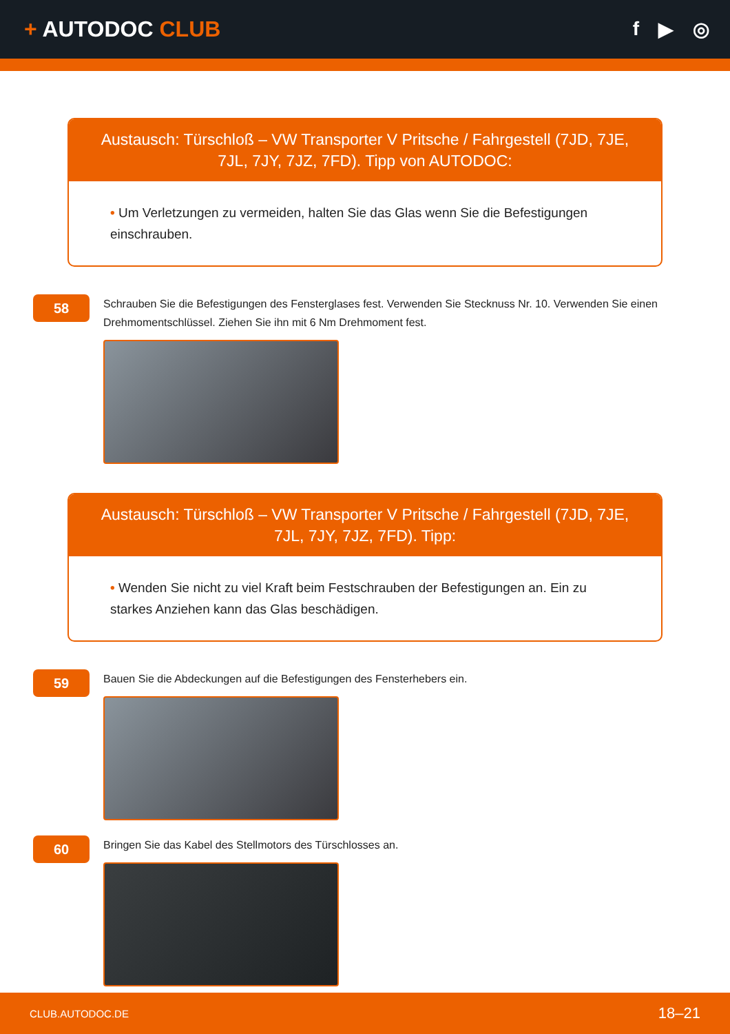+ AUTODOC CLUB f ▶ ◎
Austausch: Türschloß – VW Transporter V Pritsche / Fahrgestell (7JD, 7JE, 7JL, 7JY, 7JZ, 7FD). Tipp von AUTODOC:
• Um Verletzungen zu vermeiden, halten Sie das Glas wenn Sie die Befestigungen einschrauben.
58
Schrauben Sie die Befestigungen des Fensterglases fest. Verwenden Sie Stecknuss Nr. 10. Verwenden Sie einen Drehmomentschlüssel. Ziehen Sie ihn mit 6 Nm Drehmoment fest.
Austausch: Türschloß – VW Transporter V Pritsche / Fahrgestell (7JD, 7JE, 7JL, 7JY, 7JZ, 7FD). Tipp:
• Wenden Sie nicht zu viel Kraft beim Festschrauben der Befestigungen an. Ein zu starkes Anziehen kann das Glas beschädigen.
59
Bauen Sie die Abdeckungen auf die Befestigungen des Fensterhebers ein.
60
Bringen Sie das Kabel des Stellmotors des Türschlosses an.
CLUB.AUTODOC.DE 18–21